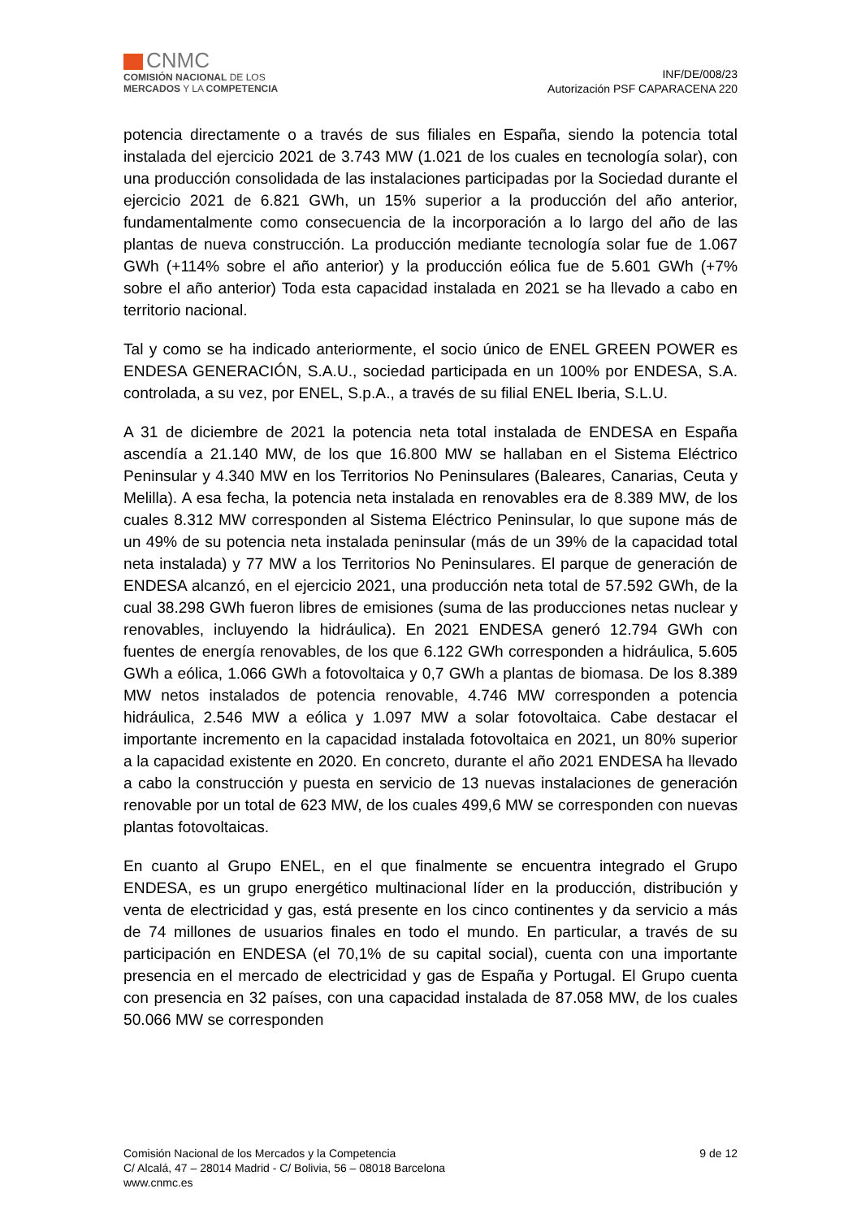CNMC
COMISIÓN NACIONAL DE LOS
MERCADOS Y LA COMPETENCIA
INF/DE/008/23
Autorización PSF CAPARACENA 220
potencia directamente o a través de sus filiales en España, siendo la potencia total instalada del ejercicio 2021 de 3.743 MW (1.021 de los cuales en tecnología solar), con una producción consolidada de las instalaciones participadas por la Sociedad durante el ejercicio 2021 de 6.821 GWh, un 15% superior a la producción del año anterior, fundamentalmente como consecuencia de la incorporación a lo largo del año de las plantas de nueva construcción. La producción mediante tecnología solar fue de 1.067 GWh (+114% sobre el año anterior) y la producción eólica fue de 5.601 GWh (+7% sobre el año anterior) Toda esta capacidad instalada en 2021 se ha llevado a cabo en territorio nacional.
Tal y como se ha indicado anteriormente, el socio único de ENEL GREEN POWER es ENDESA GENERACIÓN, S.A.U., sociedad participada en un 100% por ENDESA, S.A. controlada, a su vez, por ENEL, S.p.A., a través de su filial ENEL Iberia, S.L.U.
A 31 de diciembre de 2021 la potencia neta total instalada de ENDESA en España ascendía a 21.140 MW, de los que 16.800 MW se hallaban en el Sistema Eléctrico Peninsular y 4.340 MW en los Territorios No Peninsulares (Baleares, Canarias, Ceuta y Melilla). A esa fecha, la potencia neta instalada en renovables era de 8.389 MW, de los cuales 8.312 MW corresponden al Sistema Eléctrico Peninsular, lo que supone más de un 49% de su potencia neta instalada peninsular (más de un 39% de la capacidad total neta instalada) y 77 MW a los Territorios No Peninsulares. El parque de generación de ENDESA alcanzó, en el ejercicio 2021, una producción neta total de 57.592 GWh, de la cual 38.298 GWh fueron libres de emisiones (suma de las producciones netas nuclear y renovables, incluyendo la hidráulica). En 2021 ENDESA generó 12.794 GWh con fuentes de energía renovables, de los que 6.122 GWh corresponden a hidráulica, 5.605 GWh a eólica, 1.066 GWh a fotovoltaica y 0,7 GWh a plantas de biomasa. De los 8.389 MW netos instalados de potencia renovable, 4.746 MW corresponden a potencia hidráulica, 2.546 MW a eólica y 1.097 MW a solar fotovoltaica. Cabe destacar el importante incremento en la capacidad instalada fotovoltaica en 2021, un 80% superior a la capacidad existente en 2020. En concreto, durante el año 2021 ENDESA ha llevado a cabo la construcción y puesta en servicio de 13 nuevas instalaciones de generación renovable por un total de 623 MW, de los cuales 499,6 MW se corresponden con nuevas plantas fotovoltaicas.
En cuanto al Grupo ENEL, en el que finalmente se encuentra integrado el Grupo ENDESA, es un grupo energético multinacional líder en la producción, distribución y venta de electricidad y gas, está presente en los cinco continentes y da servicio a más de 74 millones de usuarios finales en todo el mundo. En particular, a través de su participación en ENDESA (el 70,1% de su capital social), cuenta con una importante presencia en el mercado de electricidad y gas de España y Portugal. El Grupo cuenta con presencia en 32 países, con una capacidad instalada de 87.058 MW, de los cuales 50.066 MW se corresponden
9 de 12 Comisión Nacional de los Mercados y la Competencia
C/ Alcalá, 47 – 28014 Madrid - C/ Bolivia, 56 – 08018 Barcelona
www.cnmc.es